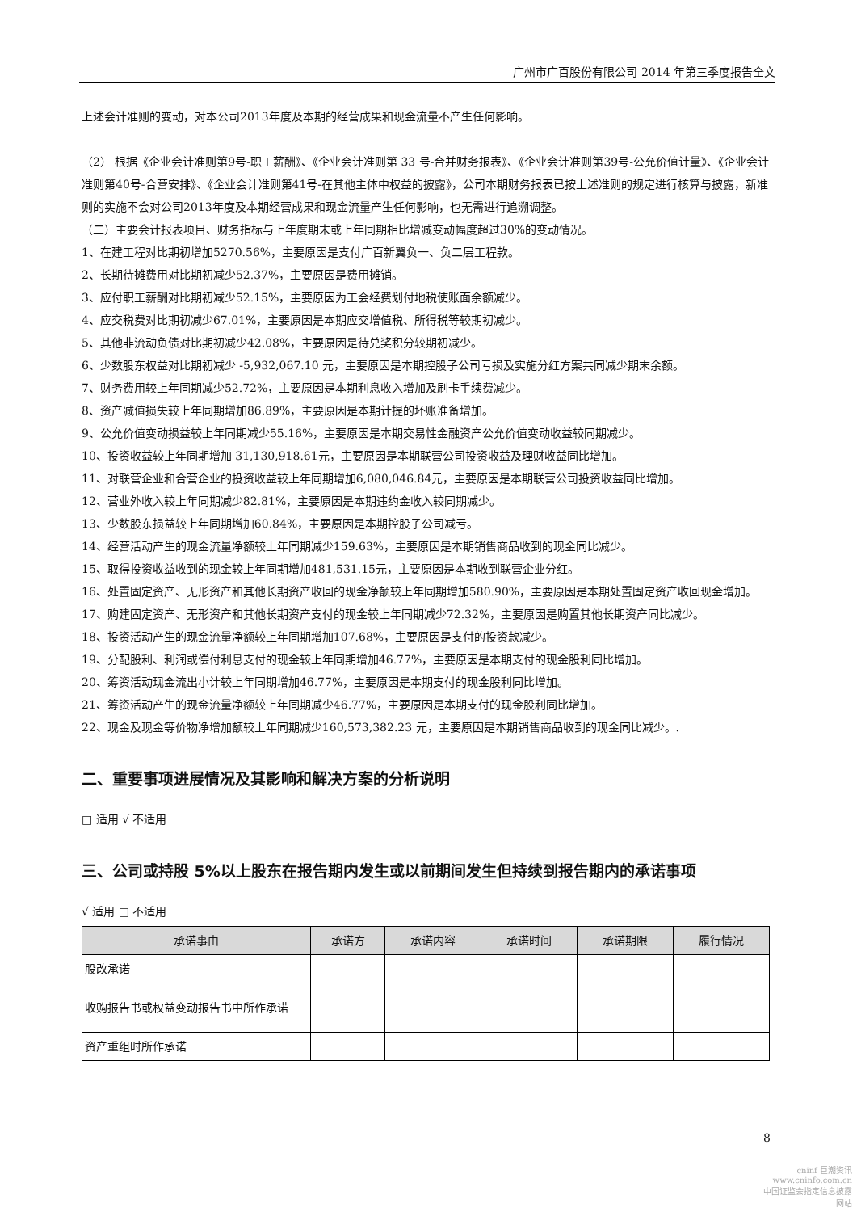广州市广百股份有限公司 2014 年第三季度报告全文
上述会计准则的变动，对本公司2013年度及本期的经营成果和现金流量不产生任何影响。
（2） 根据《企业会计准则第9号-职工薪酬》、《企业会计准则第 33 号-合并财务报表》、《企业会计准则第39号-公允价值计量》、《企业会计准则第40号-合营安排》、《企业会计准则第41号-在其他主体中权益的披露》，公司本期财务报表已按上述准则的规定进行核算与披露，新准则的实施不会对公司2013年度及本期经营成果和现金流量产生任何影响，也无需进行追溯调整。
（二）主要会计报表项目、财务指标与上年度期末或上年同期相比增减变动幅度超过30%的变动情况。
1、在建工程对比期初增加5270.56%，主要原因是支付广百新翼负一、负二层工程款。
2、长期待摊费用对比期初减少52.37%，主要原因是费用摊销。
3、应付职工薪酬对比期初减少52.15%，主要原因为工会经费划付地税使账面余额减少。
4、应交税费对比期初减少67.01%，主要原因是本期应交增值税、所得税等较期初减少。
5、其他非流动负债对比期初减少42.08%，主要原因是待兑奖积分较期初减少。
6、少数股东权益对比期初减少 -5,932,067.10 元，主要原因是本期控股子公司亏损及实施分红方案共同减少期末余额。
7、财务费用较上年同期减少52.72%，主要原因是本期利息收入增加及刷卡手续费减少。
8、资产减值损失较上年同期增加86.89%，主要原因是本期计提的坏账准备增加。
9、公允价值变动损益较上年同期减少55.16%，主要原因是本期交易性金融资产公允价值变动收益较同期减少。
10、投资收益较上年同期增加 31,130,918.61元，主要原因是本期联营公司投资收益及理财收益同比增加。
11、对联营企业和合营企业的投资收益较上年同期增加6,080,046.84元，主要原因是本期联营公司投资收益同比增加。
12、营业外收入较上年同期减少82.81%，主要原因是本期违约金收入较同期减少。
13、少数股东损益较上年同期增加60.84%，主要原因是本期控股子公司减亏。
14、经营活动产生的现金流量净额较上年同期减少159.63%，主要原因是本期销售商品收到的现金同比减少。
15、取得投资收益收到的现金较上年同期增加481,531.15元，主要原因是本期收到联营企业分红。
16、处置固定资产、无形资产和其他长期资产收回的现金净额较上年同期增加580.90%，主要原因是本期处置固定资产收回现金增加。
17、购建固定资产、无形资产和其他长期资产支付的现金较上年同期减少72.32%，主要原因是购置其他长期资产同比减少。
18、投资活动产生的现金流量净额较上年同期增加107.68%，主要原因是支付的投资款减少。
19、分配股利、利润或偿付利息支付的现金较上年同期增加46.77%，主要原因是本期支付的现金股利同比增加。
20、筹资活动现金流出小计较上年同期增加46.77%，主要原因是本期支付的现金股利同比增加。
21、筹资活动产生的现金流量净额较上年同期减少46.77%，主要原因是本期支付的现金股利同比增加。
22、现金及现金等价物净增加额较上年同期减少160,573,382.23 元，主要原因是本期销售商品收到的现金同比减少。.
二、重要事项进展情况及其影响和解决方案的分析说明
□ 适用 √ 不适用
三、公司或持股 5%以上股东在报告期内发生或以前期间发生但持续到报告期内的承诺事项
√ 适用 □ 不适用
| 承诺事由 | 承诺方 | 承诺内容 | 承诺时间 | 承诺期限 | 履行情况 |
| --- | --- | --- | --- | --- | --- |
| 股改承诺 | | | | | |
| 收购报告书或权益变动报告书中所作承诺 | | | | | |
| 资产重组时所作承诺 | | | | | |
8
cninf 巨潮资讯
www.cninfo.com.cn
中国证监会指定信息披露网站